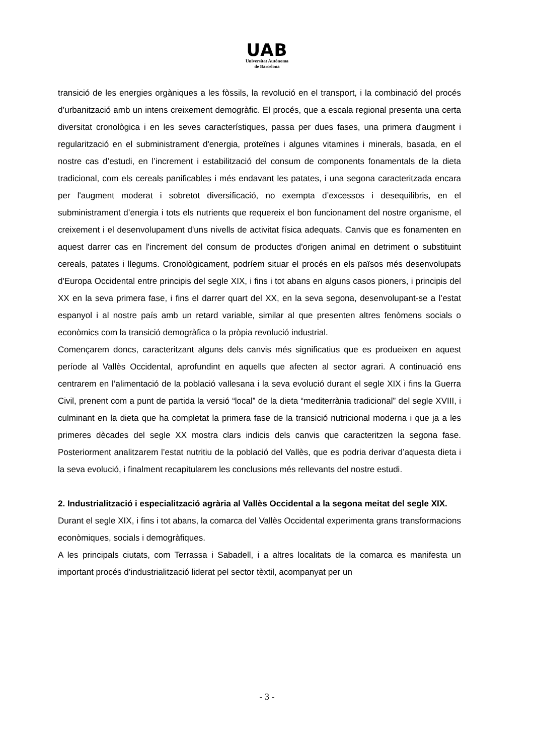UAB
Universitat Autònoma
de Barcelona
transició de les energies orgàniques a les fòssils, la revolució en el transport, i la combinació del procés d’urbanització amb un intens creixement demogràfic. El procés, que a escala regional presenta una certa diversitat cronològica i en les seves característiques, passa per dues fases, una primera d'augment i regularització en el subministrament d'energia, proteïnes i algunes vitamines i minerals, basada, en el nostre cas d’estudi, en l’increment i estabilització del consum de components fonamentals de la dieta tradicional, com els cereals panificables i més endavant les patates, i una segona caracteritzada encara per l'augment moderat i sobretot diversificació, no exempta d’excessos i desequilibris, en el subministrament d’energia i tots els nutrients que requereix el bon funcionament del nostre organisme, el creixement i el desenvolupament d'uns nivells de activitat física adequats. Canvis que es fonamenten en aquest darrer cas en l'increment del consum de productes d'origen animal en detriment o substituint cereals, patates i llegums. Cronològicament, podríem situar el procés en els països més desenvolupats d'Europa Occidental entre principis del segle XIX, i fins i tot abans en alguns casos pioners, i principis del XX en la seva primera fase, i fins el darrer quart del XX, en la seva segona, desenvolupant-se a l’estat espanyol i al nostre país amb un retard variable, similar al que presenten altres fenòmens socials o econòmics com la transició demogràfica o la pròpia revolució industrial.
Començarem doncs, caracteritzant alguns dels canvis més significatius que es produeixen en aquest període al Vallès Occidental, aprofundint en aquells que afecten al sector agrari. A continuació ens centrarem en l’alimentació de la població vallesana i la seva evolució durant el segle XIX i fins la Guerra Civil, prenent com a punt de partida la versió “local” de la dieta “mediterrània tradicional” del segle XVIII, i culminant en la dieta que ha completat la primera fase de la transició nutricional moderna i que ja a les primeres dècades del segle XX mostra clars indicis dels canvis que caracteritzen la segona fase. Posteriorment analitzarem l’estat nutritiu de la població del Vallès, que es podria derivar d’aquesta dieta i la seva evolució, i finalment recapitularem les conclusions més rellevants del nostre estudi.
2. Industrialització i especialització agrària al Vallès Occidental a la segona meitat del segle XIX.
Durant el segle XIX, i fins i tot abans, la comarca del Vallès Occidental experimenta grans transformacions econòmiques, socials i demogràfiques.
A les principals ciutats, com Terrassa i Sabadell, i a altres localitats de la comarca es manifesta un important procés d’industrialització liderat pel sector tèxtil, acompanyat per un
- 3 -